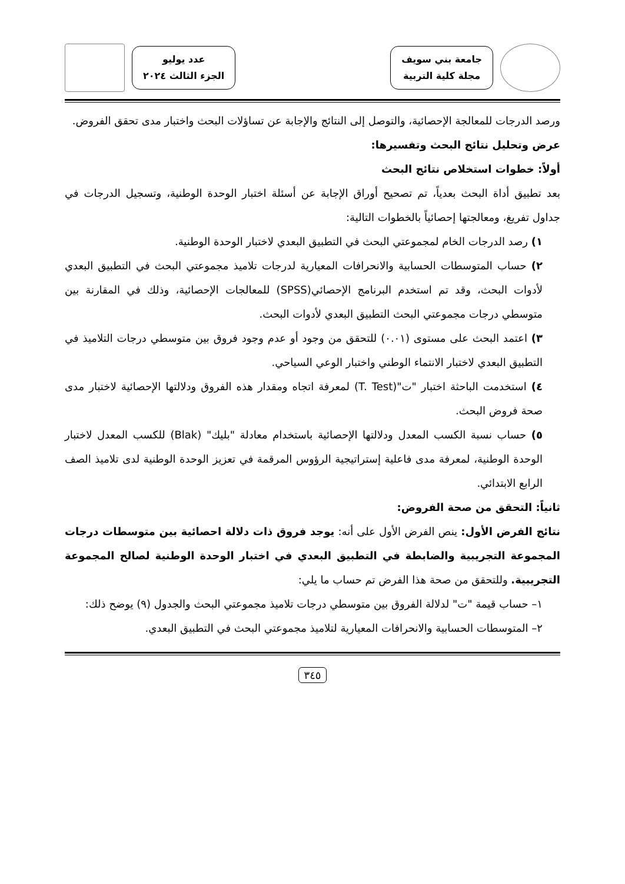جامعة بني سويف
مجلة كلية التربية
عدد يوليو
الجزء الثالث ٢٠٢٤
ورصد الدرجات للمعالجة الإحصائية، والتوصل إلى النتائج والإجابة عن تساؤلات البحث واختبار مدى تحقق الفروض.
عرض وتحليل نتائج البحث وتفسيرها:
أولاً: خطوات استخلاص نتائج البحث
بعد تطبيق أداة البحث بعدياً، تم تصحيح أوراق الإجابة عن أسئلة اختبار الوحدة الوطنية، وتسجيل الدرجات في جداول تفريغ، ومعالجتها إحصائياً بالخطوات التالية:
١) رصد الدرجات الخام لمجموعتي البحث في التطبيق البعدي لاختبار الوحدة الوطنية.
٢) حساب المتوسطات الحسابية والانحرافات المعيارية لدرجات تلاميذ مجموعتي البحث في التطبيق البعدي لأدوات البحث، وقد تم استخدم البرنامج الإحصائي(SPSS) للمعالجات الإحصائية، وذلك في المقارنة بين متوسطي درجات مجموعتي البحث التطبيق البعدي لأدوات البحث.
٣) اعتمد البحث على مستوى (٠.٠١) للتحقق من وجود أو عدم وجود فروق بين متوسطي درجات التلاميذ في التطبيق البعدي لاختبار الانتماء الوطني واختبار الوعي السياحي.
٤) استخدمت الباحثة اختبار "ت"(T. Test) لمعرفة اتجاه ومقدار هذه الفروق ودلالتها الإحصائية لاختبار مدى صحة فروض البحث.
٥) حساب نسبة الكسب المعدل ودلالتها الإحصائية باستخدام معادلة "بليك" (Blak) للكسب المعدل لاختبار الوحدة الوطنية، لمعرفة مدى فاعلية إستراتيجية الرؤوس المرقمة في تعزيز الوحدة الوطنية لدى تلاميذ الصف الرابع الابتدائي.
ثانياً: التحقق من صحة الفروض:
نتائج الفرض الأول: ينص الفرض الأول على أنه: يوجد فروق ذات دلالة احصائية بين متوسطات درجات المجموعة التجريبية والضابطة في التطبيق البعدي في اختبار الوحدة الوطنية لصالح المجموعة التجريبية. وللتحقق من صحة هذا الفرض تم حساب ما يلي:
١– حساب قيمة "ت" لدلالة الفروق بين متوسطي درجات تلاميذ مجموعتي البحث والجدول (٩) يوضح ذلك:
٢– المتوسطات الحسابية والانحرافات المعيارية لتلاميذ مجموعتي البحث في التطبيق البعدي.
٣٤٥